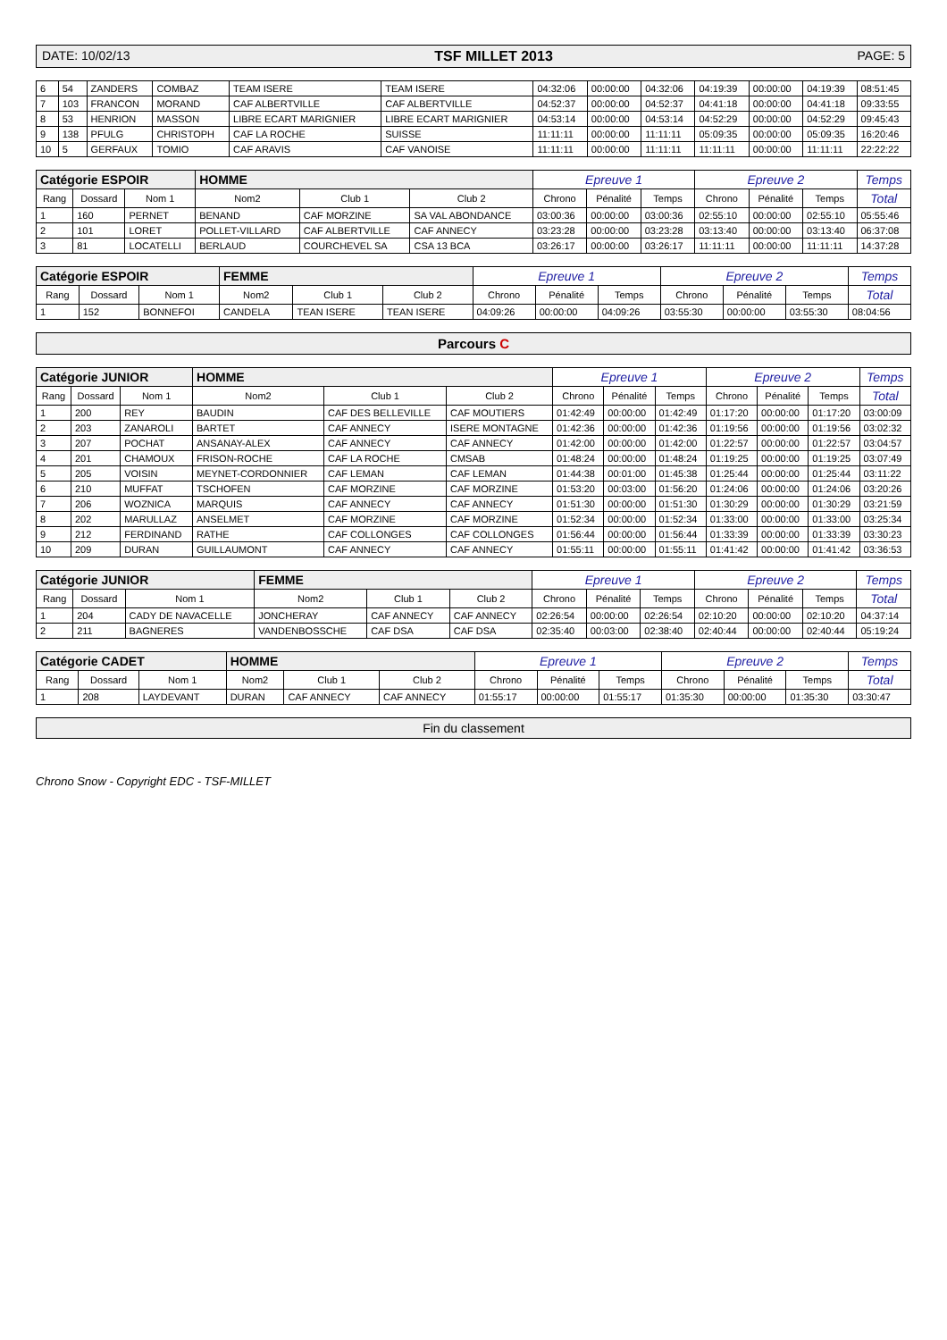DATE: 10/02/13 TSF MILLET 2013 PAGE: 5
| 6 | 54 | ZANDERS | COMBAZ | TEAM ISERE | TEAM ISERE | 04:32:06 | 00:00:00 | 04:32:06 | 04:19:39 | 00:00:00 | 04:19:39 | 08:51:45 |
| 7 | 103 | FRANCON | MORAND | CAF ALBERTVILLE | CAF ALBERTVILLE | 04:52:37 | 00:00:00 | 04:52:37 | 04:41:18 | 00:00:00 | 04:41:18 | 09:33:55 |
| 8 | 53 | HENRION | MASSON | LIBRE ECART MARIGNIER | LIBRE ECART MARIGNIER | 04:53:14 | 00:00:00 | 04:53:14 | 04:52:29 | 00:00:00 | 04:52:29 | 09:45:43 |
| 9 | 138 | PFULG | CHRISTOPH | CAF LA ROCHE | SUISSE | 11:11:11 | 00:00:00 | 11:11:11 | 05:09:35 | 00:00:00 | 05:09:35 | 16:20:46 |
| 10 | 5 | GERFAUX | TOMIO | CAF ARAVIS | CAF VANOISE | 11:11:11 | 00:00:00 | 11:11:11 | 11:11:11 | 00:00:00 | 11:11:11 | 22:22:22 |
| Catégorie ESPOIR | | | HOMME | | | Epreuve 1 | | | Epreuve 2 | | | Temps |
| --- | --- | --- | --- | --- | --- | --- | --- | --- | --- | --- | --- | --- |
| Rang | Dossard | Nom 1 | Nom2 | Club 1 | Club 2 | Chrono | Pénalité | Temps | Chrono | Pénalité | Temps | Total |
| 1 | 160 | PERNET | BENAND | CAF MORZINE | SA VAL ABONDANCE | 03:00:36 | 00:00:00 | 03:00:36 | 02:55:10 | 00:00:00 | 02:55:10 | 05:55:46 |
| 2 | 101 | LORET | POLLET-VILLARD | CAF ALBERTVILLE | CAF ANNECY | 03:23:28 | 00:00:00 | 03:23:28 | 03:13:40 | 00:00:00 | 03:13:40 | 06:37:08 |
| 3 | 81 | LOCATELLI | BERLAUD | COURCHEVEL SA | CSA 13 BCA | 03:26:17 | 00:00:00 | 03:26:17 | 11:11:11 | 00:00:00 | 11:11:11 | 14:37:28 |
| Catégorie ESPOIR | | | FEMME | | | Epreuve 1 | | | Epreuve 2 | | | Temps |
| --- | --- | --- | --- | --- | --- | --- | --- | --- | --- | --- | --- | --- |
| Rang | Dossard | Nom 1 | Nom2 | Club 1 | Club 2 | Chrono | Pénalité | Temps | Chrono | Pénalité | Temps | Total |
| 1 | 152 | BONNEFOI | CANDELA | TEAN ISERE | TEAN ISERE | 04:09:26 | 00:00:00 | 04:09:26 | 03:55:30 | 00:00:00 | 03:55:30 | 08:04:56 |
Parcours C
| Catégorie JUNIOR | | | HOMME | | | Epreuve 1 | | | Epreuve 2 | | | Temps |
| --- | --- | --- | --- | --- | --- | --- | --- | --- | --- | --- | --- | --- |
| Rang | Dossard | Nom 1 | Nom2 | Club 1 | Club 2 | Chrono | Pénalité | Temps | Chrono | Pénalité | Temps | Total |
| 1 | 200 | REY | BAUDIN | CAF DES BELLEVILLE | CAF MOUTIERS | 01:42:49 | 00:00:00 | 01:42:49 | 01:17:20 | 00:00:00 | 01:17:20 | 03:00:09 |
| 2 | 203 | ZANAROLI | BARTET | CAF ANNECY | ISERE MONTAGNE | 01:42:36 | 00:00:00 | 01:42:36 | 01:19:56 | 00:00:00 | 01:19:56 | 03:02:32 |
| 3 | 207 | POCHAT | ANSANAY-ALEX | CAF ANNECY | CAF ANNECY | 01:42:00 | 00:00:00 | 01:42:00 | 01:22:57 | 00:00:00 | 01:22:57 | 03:04:57 |
| 4 | 201 | CHAMOUX | FRISON-ROCHE | CAF LA ROCHE | CMSAB | 01:48:24 | 00:00:00 | 01:48:24 | 01:19:25 | 00:00:00 | 01:19:25 | 03:07:49 |
| 5 | 205 | VOISIN | MEYNET-CORDONNIER | CAF LEMAN | CAF LEMAN | 01:44:38 | 00:01:00 | 01:45:38 | 01:25:44 | 00:00:00 | 01:25:44 | 03:11:22 |
| 6 | 210 | MUFFAT | TSCHOFEN | CAF MORZINE | CAF MORZINE | 01:53:20 | 00:03:00 | 01:56:20 | 01:24:06 | 00:00:00 | 01:24:06 | 03:20:26 |
| 7 | 206 | WOZNICA | MARQUIS | CAF ANNECY | CAF ANNECY | 01:51:30 | 00:00:00 | 01:51:30 | 01:30:29 | 00:00:00 | 01:30:29 | 03:21:59 |
| 8 | 202 | MARULLAZ | ANSELMET | CAF MORZINE | CAF MORZINE | 01:52:34 | 00:00:00 | 01:52:34 | 01:33:00 | 00:00:00 | 01:33:00 | 03:25:34 |
| 9 | 212 | FERDINAND | RATHE | CAF COLLONGES | CAF COLLONGES | 01:56:44 | 00:00:00 | 01:56:44 | 01:33:39 | 00:00:00 | 01:33:39 | 03:30:23 |
| 10 | 209 | DURAN | GUILLAUMONT | CAF ANNECY | CAF ANNECY | 01:55:11 | 00:00:00 | 01:55:11 | 01:41:42 | 00:00:00 | 01:41:42 | 03:36:53 |
| Catégorie JUNIOR | | | FEMME | | | Epreuve 1 | | | Epreuve 2 | | | Temps |
| --- | --- | --- | --- | --- | --- | --- | --- | --- | --- | --- | --- | --- |
| Rang | Dossard | Nom 1 | Nom2 | Club 1 | Club 2 | Chrono | Pénalité | Temps | Chrono | Pénalité | Temps | Total |
| 1 | 204 | CADY DE NAVACELLE | JONCHERAY | CAF ANNECY | CAF ANNECY | 02:26:54 | 00:00:00 | 02:26:54 | 02:10:20 | 00:00:00 | 02:10:20 | 04:37:14 |
| 2 | 211 | BAGNERES | VANDENBOSSCHE | CAF DSA | CAF DSA | 02:35:40 | 00:03:00 | 02:38:40 | 02:40:44 | 00:00:00 | 02:40:44 | 05:19:24 |
| Catégorie CADET | | | HOMME | | | Epreuve 1 | | | Epreuve 2 | | | Temps |
| --- | --- | --- | --- | --- | --- | --- | --- | --- | --- | --- | --- | --- |
| Rang | Dossard | Nom 1 | Nom2 | Club 1 | Club 2 | Chrono | Pénalité | Temps | Chrono | Pénalité | Temps | Total |
| 1 | 208 | LAYDEVANT | DURAN | CAF ANNECY | CAF ANNECY | 01:55:17 | 00:00:00 | 01:55:17 | 01:35:30 | 00:00:00 | 01:35:30 | 03:30:47 |
Fin du classement
Chrono Snow - Copyright EDC - TSF-MILLET